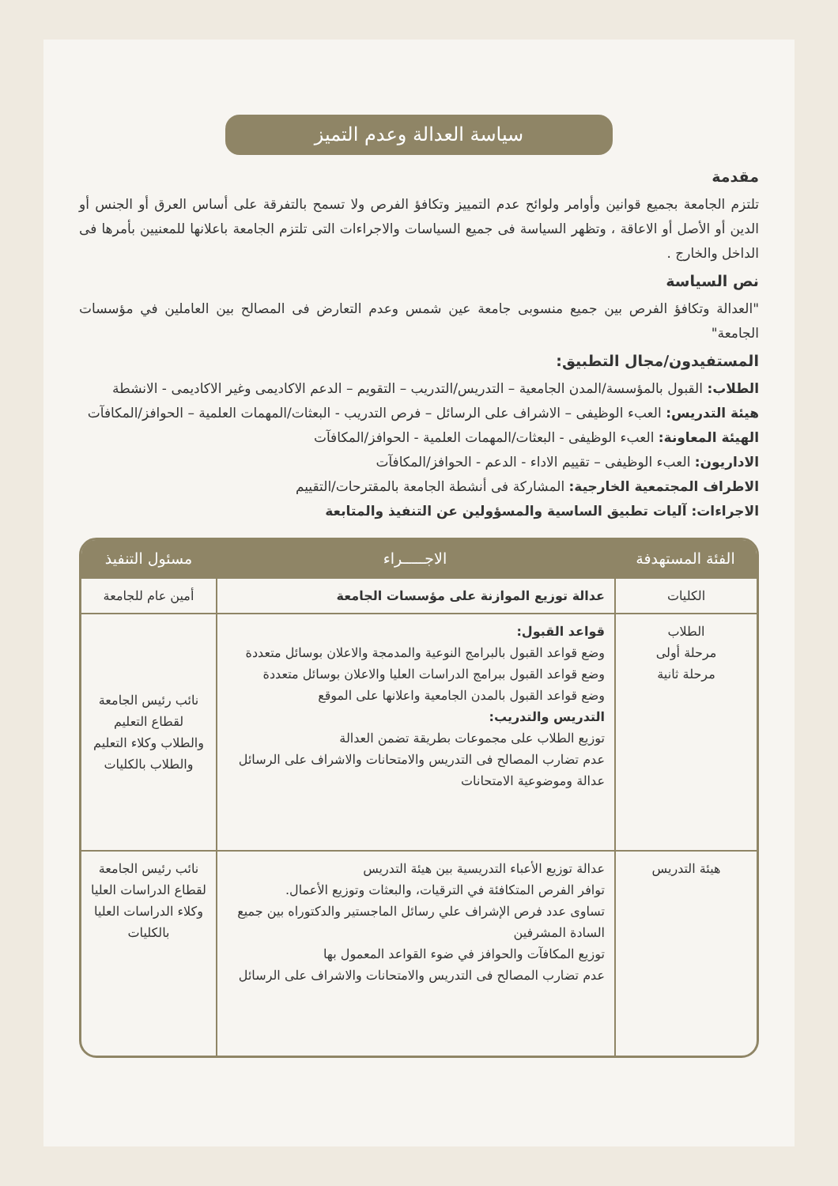سياسة العدالة وعدم التميز
مقدمة
تلتزم الجامعة بجميع قوانين وأوامر ولوائح عدم التمييز وتكافؤ الفرص ولا تسمح بالتفرقة على أساس العرق أو الجنس أو الدين أو الأصل أو الاعاقة ، وتظهر السياسة فى جميع السياسات والاجراءات التى تلتزم الجامعة باعلانها للمعنيين بأمرها فى الداخل والخارج .
نص السياسة
"العدالة وتكافؤ الفرص بين جميع منسوبى جامعة عين شمس وعدم التعارض فى المصالح بين العاملين في مؤسسات الجامعة"
المستفيدون/مجال التطبيق:
الطلاب: القبول بالمؤسسة/المدن الجامعية – التدريس/التدريب – التقويم – الدعم الاكاديمى وغير الاكاديمى - الانشطة
هيئة التدريس: العبء الوظيفى – الاشراف على الرسائل – فرص التدريب - البعثات/المهمات العلمية – الحوافز/المكافآت
الهيئة المعاونة: العبء الوظيفى - البعثات/المهمات العلمية - الحوافز/المكافآت
الاداريون: العبء الوظيفى – تقييم الاداء - الدعم - الحوافز/المكافآت
الاطراف المجتمعية الخارجية: المشاركة فى أنشطة الجامعة بالمقترحات/التقييم
الاجراءات: آليات تطبيق الساسية والمسؤولين عن التنفيذ والمتابعة
| الفئة المستهدفة | الاجـــــراء | مسئول التنفيذ |
| --- | --- | --- |
| الكليات | عدالة توزيع الموازنة على مؤسسات الجامعة | أمين عام للجامعة |
| الطلاب مرحلة أولى مرحلة ثانية | قواعد القبول: وضع قواعد القبول بالبرامج النوعية والمدمجة والاعلان بوسائل متعددة وضع قواعد القبول ببرامج الدراسات العليا والاعلان بوسائل متعددة وضع قواعد القبول بالمدن الجامعية واعلانها على الموقع التدريس والتدريب: توزيع الطلاب على مجموعات بطريقة تضمن العدالة عدم تضارب المصالح فى التدريس والامتحانات والاشراف على الرسائل عدالة وموضوعية الامتحانات | نائب رئيس الجامعة لقطاع التعليم والطلاب وكلاء التعليم والطلاب بالكليات |
| هيئة التدريس | عدالة توزيع الأعباء التدريسية بين هيئة التدريس توافر الفرص المتكافئة في الترقيات، والبعثات وتوزيع الأعمال. تساوى عدد فرص الإشراف علي رسائل الماجستير والدكتوراه بين جميع السادة المشرفين توزيع المكافآت والحوافز في ضوء القواعد المعمول بها عدم تضارب المصالح فى التدريس والامتحانات والاشراف على الرسائل | نائب رئيس الجامعة لقطاع الدراسات العليا وكلاء الدراسات العليا بالكليات |